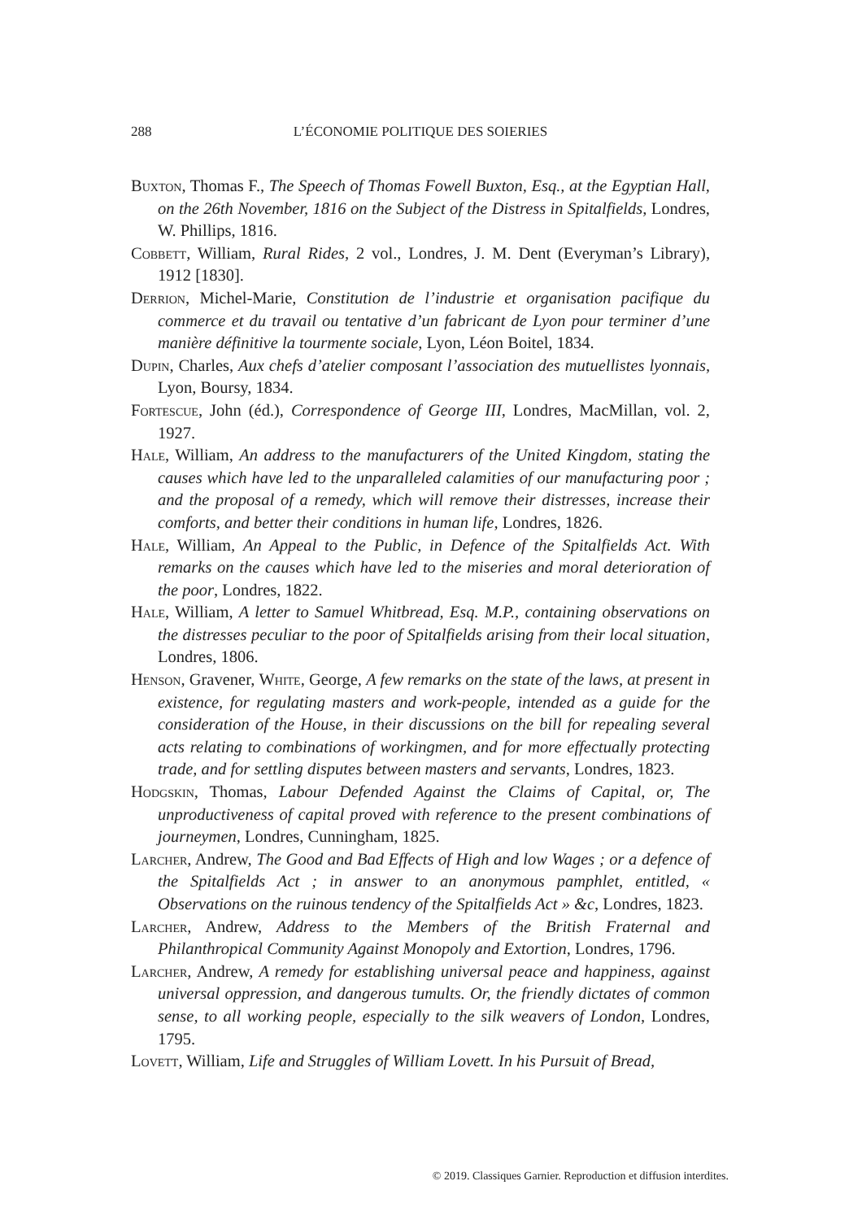288 L’ÉCONOMIE POLITIQUE DES SOIERIES
Buxton, Thomas F., The Speech of Thomas Fowell Buxton, Esq., at the Egyptian Hall, on the 26th November, 1816 on the Subject of the Distress in Spitalfields, Londres, W. Phillips, 1816.
Cobbett, William, Rural Rides, 2 vol., Londres, J. M. Dent (Everyman’s Library), 1912 [1830].
Derrion, Michel-Marie, Constitution de l’industrie et organisation pacifique du commerce et du travail ou tentative d’un fabricant de Lyon pour terminer d’une manière définitive la tourmente sociale, Lyon, Léon Boitel, 1834.
Dupin, Charles, Aux chefs d’atelier composant l’association des mutuellistes lyonnais, Lyon, Boursy, 1834.
Fortescue, John (éd.), Correspondence of George III, Londres, MacMillan, vol. 2, 1927.
Hale, William, An address to the manufacturers of the United Kingdom, stating the causes which have led to the unparalleled calamities of our manufacturing poor ; and the proposal of a remedy, which will remove their distresses, increase their comforts, and better their conditions in human life, Londres, 1826.
Hale, William, An Appeal to the Public, in Defence of the Spitalfields Act. With remarks on the causes which have led to the miseries and moral deterioration of the poor, Londres, 1822.
Hale, William, A letter to Samuel Whitbread, Esq. M.P., containing observations on the distresses peculiar to the poor of Spitalfields arising from their local situation, Londres, 1806.
Henson, Gravener, White, George, A few remarks on the state of the laws, at present in existence, for regulating masters and work-people, intended as a guide for the consideration of the House, in their discussions on the bill for repealing several acts relating to combinations of workingmen, and for more effectually protecting trade, and for settling disputes between masters and servants, Londres, 1823.
Hodgskin, Thomas, Labour Defended Against the Claims of Capital, or, The unproductiveness of capital proved with reference to the present combinations of journeymen, Londres, Cunningham, 1825.
Larcher, Andrew, The Good and Bad Effects of High and low Wages ; or a defence of the Spitalfields Act ; in answer to an anonymous pamphlet, entitled, « Observations on the ruinous tendency of the Spitalfields Act » &c, Londres, 1823.
Larcher, Andrew, Address to the Members of the British Fraternal and Philanthropical Community Against Monopoly and Extortion, Londres, 1796.
Larcher, Andrew, A remedy for establishing universal peace and happiness, against universal oppression, and dangerous tumults. Or, the friendly dictates of common sense, to all working people, especially to the silk weavers of London, Londres, 1795.
Lovett, William, Life and Struggles of William Lovett. In his Pursuit of Bread,
© 2019. Classiques Garnier. Reproduction et diffusion interdites.